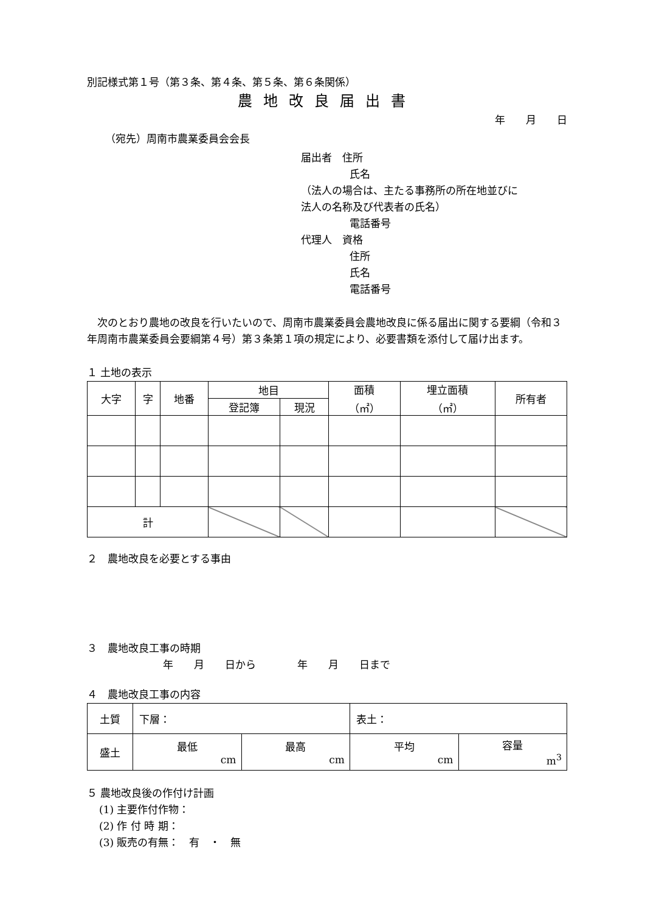別記様式第１号（第３条、第４条、第５条、第６条関係）
農地改良届出書
年　　月　　日
（宛先）周南市農業委員会会長
届出者　住所
氏名
（法人の場合は、主たる事務所の所在地並びに
法人の名称及び代表者の氏名）
電話番号
代理人　資格
住所
氏名
電話番号
　次のとおり農地の改良を行いたいので、周南市農業委員会農地改良に係る届出に関する要綱（令和３年周南市農業委員会要綱第４号）第３条第１項の規定により、必要書類を添付して届け出ます。
１ 土地の表示
| 大字 | 字 | 地番 | 地目 | | 面積 （㎡） | 埋立面積 （㎡） | 所有者 |
| | | | 登記簿 | 現況 | | | |
| 計 | | | | | | | |
２　農地改良を必要とする事由
３　農地改良工事の時期
年　　月　　日から　　　　年　　月　　日まで
４　農地改良工事の内容
| 土質 | 下層： | | 表土： | |
| 盛土 | 最低 cm | 最高 cm | 平均 cm | 容量 m<sup>3</sup> |
５ 農地改良後の作付け計画
(1) 主要作付作物：
(2) 作 付 時 期：
(3) 販売の有無：　有　・　無